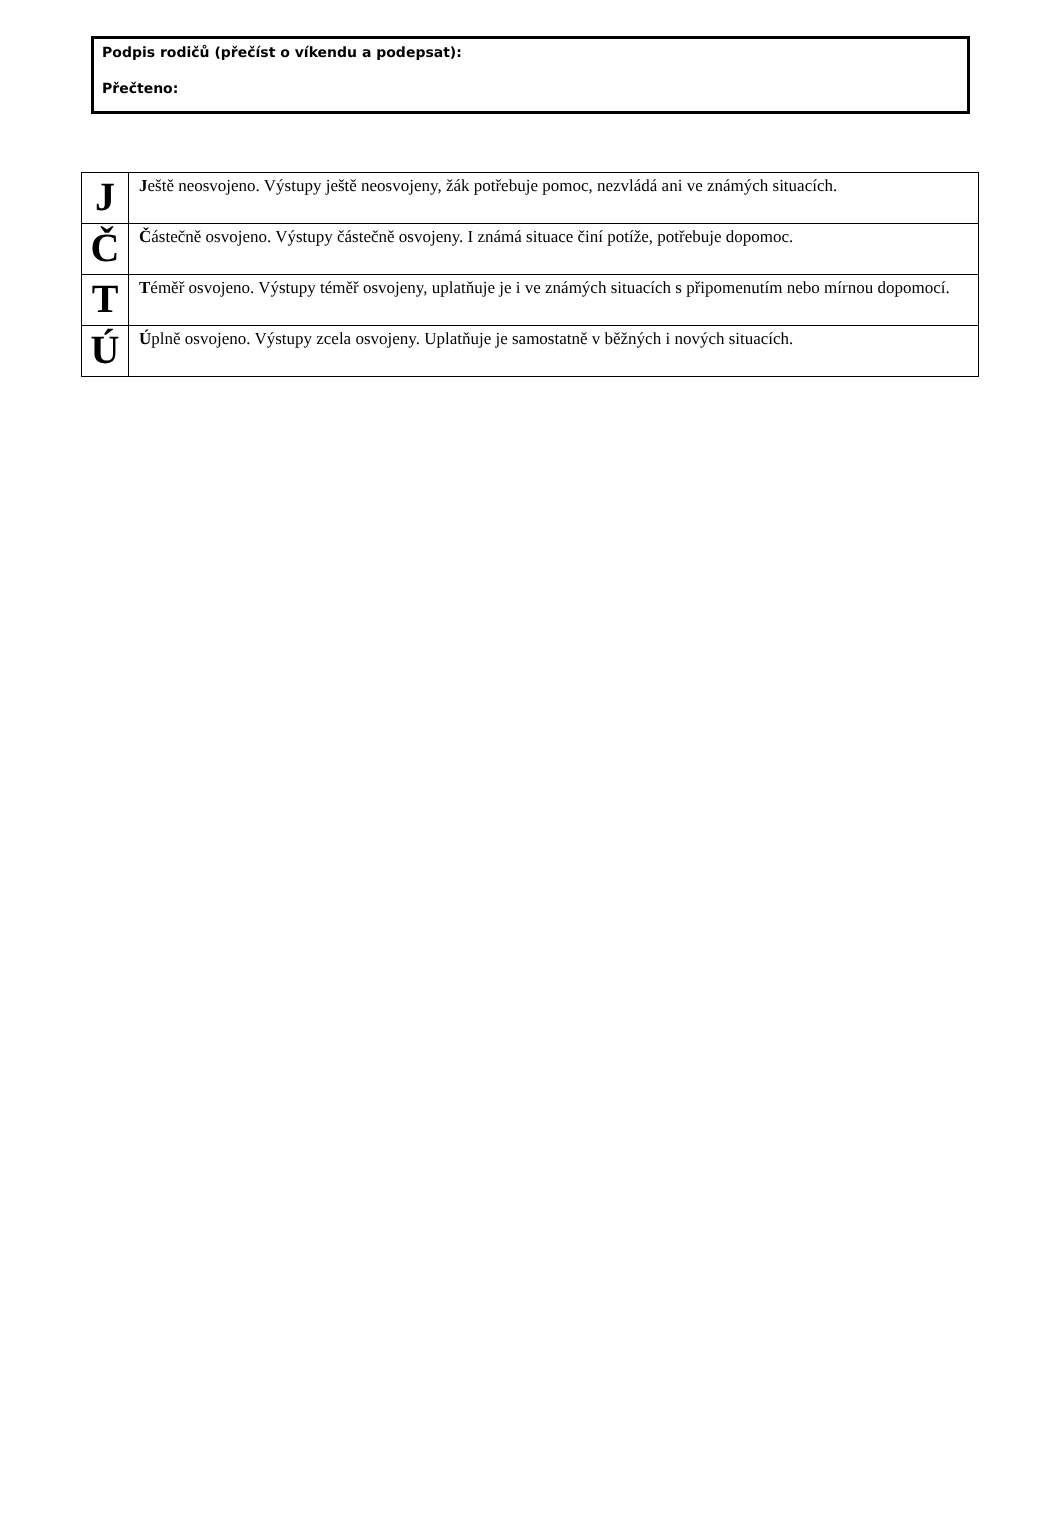Podpis rodičů (přečíst o víkendu a podepsat):
Přečteno:
| J | J eště neosvojeno. Výstupy ještě neosvojeny, žák potřebuje pomoc, nezvládá ani ve známých situacích. |
| Č | Č ástečně osvojeno. Výstupy částečně osvojeny. I známá situace činí potíže, potřebuje dopomoc. |
| T | T éměř osvojeno. Výstupy téměř osvojeny, uplatňuje je i ve známých situacích s připomenutím nebo mírnou dopomocí. |
| Ú | Ú plně osvojeno. Výstupy zcela osvojeny. Uplatňuje je samostatně v běžných i nových situacích. |